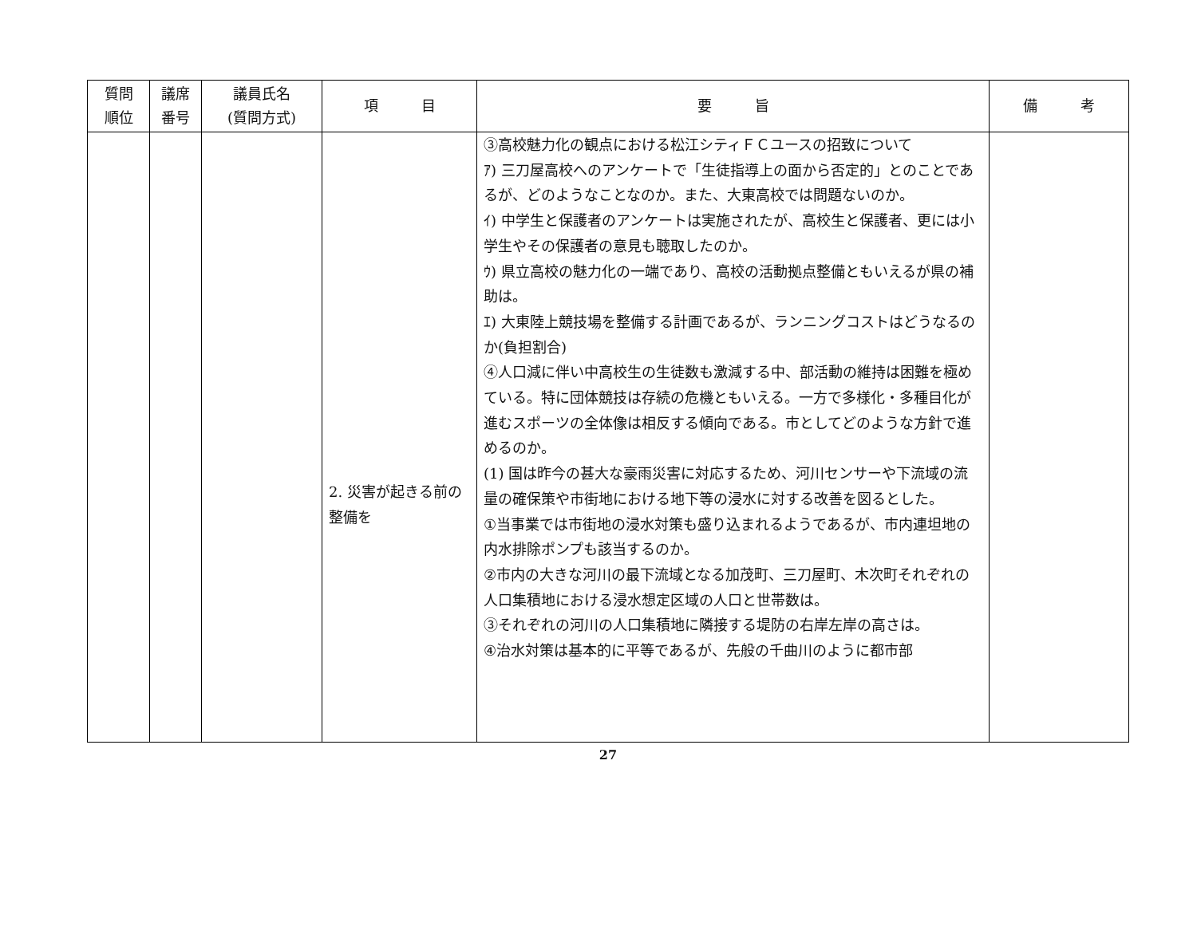| 質問 順位 | 議席 番号 | 議員氏名 (質問方式) | 項 目 | 要 旨 | 備 考 |
| --- | --- | --- | --- | --- | --- |
| | | | 2. 災害が起きる前の整備を | ③高校魅力化の観点における松江シティＦＣユースの招致について ｱ) 三刀屋高校へのアンケートで「生徒指導上の面から否定的」とのことであるが、どのようなことなのか。また、大東高校では問題ないのか。 ｲ) 中学生と保護者のアンケートは実施されたが、高校生と保護者、更には小学生やその保護者の意見も聴取したのか。 ｳ) 県立高校の魅力化の一端であり、高校の活動拠点整備ともいえるが県の補助は。 ｴ) 大東陸上競技場を整備する計画であるが、ランニングコストはどうなるのか(負担割合) ④人口減に伴い中高校生の生徒数も激減する中、部活動の維持は困難を極めている。特に団体競技は存続の危機ともいえる。一方で多様化・多種目化が進むスポーツの全体像は相反する傾向である。市としてどのような方針で進めるのか。 (1) 国は昨今の甚大な豪雨災害に対応するため、河川センサーや下流域の流量の確保策や市街地における地下等の浸水に対する改善を図るとした。 ①当事業では市街地の浸水対策も盛り込まれるようであるが、市内連坦地の内水排除ポンプも該当するのか。 ②市内の大きな河川の最下流域となる加茂町、三刀屋町、木次町それぞれの人口集積地における浸水想定区域の人口と世帯数は。 ③それぞれの河川の人口集積地に隣接する堤防の右岸左岸の高さは。 ④治水対策は基本的に平等であるが、先般の千曲川のように都市部 | |
27